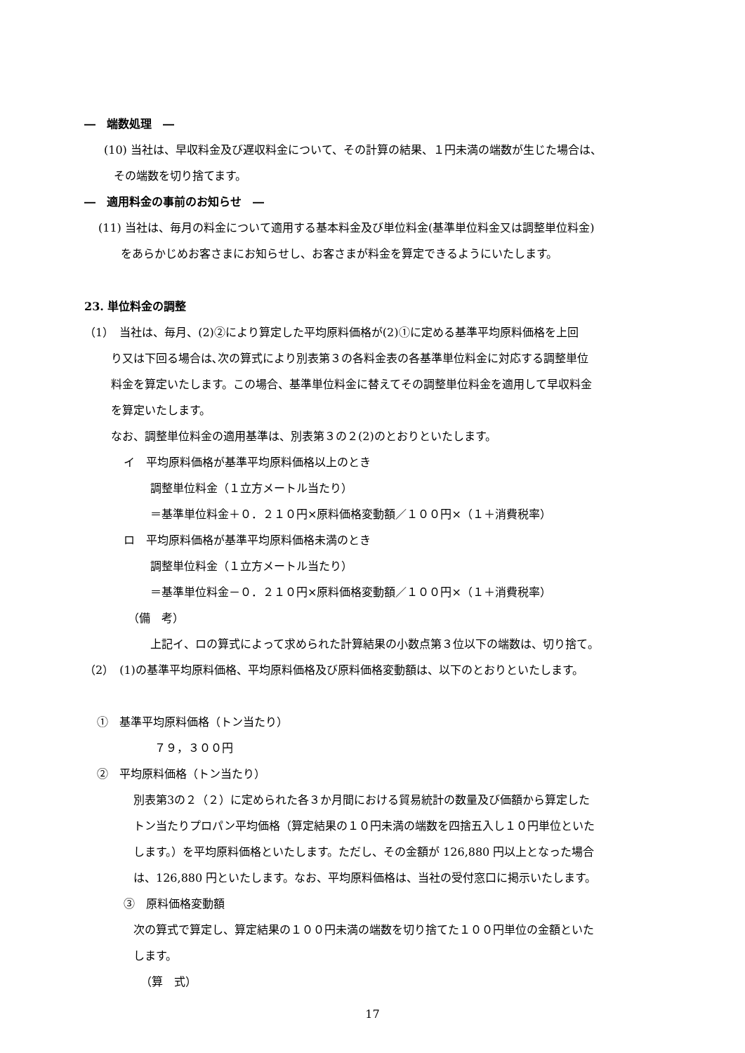―　端数処理　―
(10) 当社は、早収料金及び遅収料金について、その計算の結果、１円未満の端数が生じた場合は、
その端数を切り捨てます。
―　適用料金の事前のお知らせ　―
(11) 当社は、毎月の料金について適用する基本料金及び単位料金(基準単位料金又は調整単位料金)
をあらかじめお客さまにお知らせし、お客さまが料金を算定できるようにいたします。
23. 単位料金の調整
（1）　当社は、毎月、(2)②により算定した平均原料価格が(2)①に定める基準平均原料価格を上回
り又は下回る場合は､次の算式により別表第３の各料金表の各基準単位料金に対応する調整単位
料金を算定いたします。この場合、基準単位料金に替えてその調整単位料金を適用して早収料金
を算定いたします。
なお、調整単位料金の適用基準は、別表第３の２(2)のとおりといたします。
イ　平均原料価格が基準平均原料価格以上のとき
調整単位料金（１立方メートル当たり）
＝基準単位料金＋０．２１０円×原料価格変動額／１００円×（１＋消費税率）
ロ　平均原料価格が基準平均原料価格未満のとき
調整単位料金（１立方メートル当たり）
＝基準単位料金－０．２１０円×原料価格変動額／１００円×（１＋消費税率）
（備　考）
上記イ、ロの算式によって求められた計算結果の小数点第３位以下の端数は、切り捨て。
（2）　(1)の基準平均原料価格、平均原料価格及び原料価格変動額は、以下のとおりといたします。
①　基準平均原料価格（トン当たり）
７９，３００円
②　平均原料価格（トン当たり）
別表第3の２（２）に定められた各３か月間における貿易統計の数量及び価額から算定した
トン当たりプロパン平均価格（算定結果の１０円未満の端数を四捨五入し１０円単位といた
します。）を平均原料価格といたします。ただし、その金額が 126,880 円以上となった場合
は、126,880 円といたします。なお、平均原料価格は、当社の受付窓口に掲示いたします。
③　原料価格変動額
次の算式で算定し、算定結果の１００円未満の端数を切り捨てた１００円単位の金額といた
します。
（算　式）
17